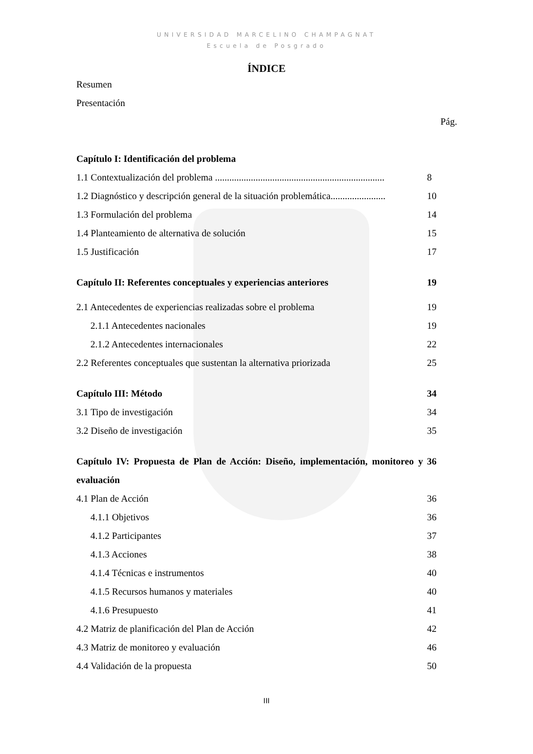UNIVERSIDAD MARCELINO CHAMPAGNAT
Escuela de Posgrado
ÍNDICE
Resumen
Presentación
Pág.
Capítulo I: Identificación del problema
1.1 Contextualización del problema ....................................................................... 8
1.2 Diagnóstico y descripción general de la situación problemática....................... 10
1.3 Formulación del problema 14
1.4 Planteamiento de alternativa de solución 15
1.5 Justificación 17
Capítulo II: Referentes conceptuales y experiencias anteriores 19
2.1 Antecedentes de experiencias realizadas sobre el problema 19
2.1.1 Antecedentes nacionales 19
2.1.2 Antecedentes internacionales 22
2.2 Referentes conceptuales que sustentan la alternativa priorizada 25
Capítulo III: Método 34
3.1 Tipo de investigación 34
3.2 Diseño de investigación 35
Capítulo IV: Propuesta de Plan de Acción: Diseño, implementación, monitoreo y evaluación 36
4.1 Plan de Acción 36
4.1.1 Objetivos 36
4.1.2 Participantes 37
4.1.3 Acciones 38
4.1.4 Técnicas e instrumentos 40
4.1.5 Recursos humanos y materiales 40
4.1.6 Presupuesto 41
4.2 Matriz de planificación del Plan de Acción 42
4.3 Matriz de monitoreo y evaluación 46
4.4 Validación de la propuesta 50
III